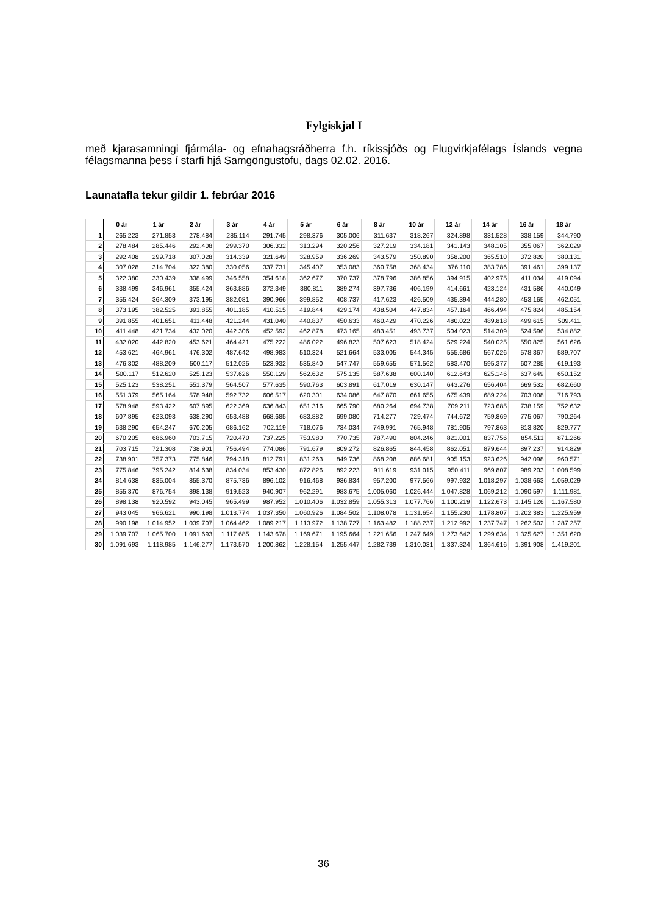Fylgiskjal I
með kjarasamningi fjármála- og efnahagsráðherra f.h. ríkissjóðs og Flugvirkjafélags Íslands vegna félagsmanna þess í starfi hjá Samgöngustofu, dags 02.02. 2016.
Launatafla tekur gildir 1. febrúar 2016
| | 0 ár | 1 ár | 2 ár | 3 ár | 4 ár | 5 ár | 6 ár | 8 ár | 10 ár | 12 ár | 14 ár | 16 ár | 18 ár |
| --- | --- | --- | --- | --- | --- | --- | --- | --- | --- | --- | --- | --- | --- |
| 1 | 265.223 | 271.853 | 278.484 | 285.114 | 291.745 | 298.376 | 305.006 | 311.637 | 318.267 | 324.898 | 331.528 | 338.159 | 344.790 |
| 2 | 278.484 | 285.446 | 292.408 | 299.370 | 306.332 | 313.294 | 320.256 | 327.219 | 334.181 | 341.143 | 348.105 | 355.067 | 362.029 |
| 3 | 292.408 | 299.718 | 307.028 | 314.339 | 321.649 | 328.959 | 336.269 | 343.579 | 350.890 | 358.200 | 365.510 | 372.820 | 380.131 |
| 4 | 307.028 | 314.704 | 322.380 | 330.056 | 337.731 | 345.407 | 353.083 | 360.758 | 368.434 | 376.110 | 383.786 | 391.461 | 399.137 |
| 5 | 322.380 | 330.439 | 338.499 | 346.558 | 354.618 | 362.677 | 370.737 | 378.796 | 386.856 | 394.915 | 402.975 | 411.034 | 419.094 |
| 6 | 338.499 | 346.961 | 355.424 | 363.886 | 372.349 | 380.811 | 389.274 | 397.736 | 406.199 | 414.661 | 423.124 | 431.586 | 440.049 |
| 7 | 355.424 | 364.309 | 373.195 | 382.081 | 390.966 | 399.852 | 408.737 | 417.623 | 426.509 | 435.394 | 444.280 | 453.165 | 462.051 |
| 8 | 373.195 | 382.525 | 391.855 | 401.185 | 410.515 | 419.844 | 429.174 | 438.504 | 447.834 | 457.164 | 466.494 | 475.824 | 485.154 |
| 9 | 391.855 | 401.651 | 411.448 | 421.244 | 431.040 | 440.837 | 450.633 | 460.429 | 470.226 | 480.022 | 489.818 | 499.615 | 509.411 |
| 10 | 411.448 | 421.734 | 432.020 | 442.306 | 452.592 | 462.878 | 473.165 | 483.451 | 493.737 | 504.023 | 514.309 | 524.596 | 534.882 |
| 11 | 432.020 | 442.820 | 453.621 | 464.421 | 475.222 | 486.022 | 496.823 | 507.623 | 518.424 | 529.224 | 540.025 | 550.825 | 561.626 |
| 12 | 453.621 | 464.961 | 476.302 | 487.642 | 498.983 | 510.324 | 521.664 | 533.005 | 544.345 | 555.686 | 567.026 | 578.367 | 589.707 |
| 13 | 476.302 | 488.209 | 500.117 | 512.025 | 523.932 | 535.840 | 547.747 | 559.655 | 571.562 | 583.470 | 595.377 | 607.285 | 619.193 |
| 14 | 500.117 | 512.620 | 525.123 | 537.626 | 550.129 | 562.632 | 575.135 | 587.638 | 600.140 | 612.643 | 625.146 | 637.649 | 650.152 |
| 15 | 525.123 | 538.251 | 551.379 | 564.507 | 577.635 | 590.763 | 603.891 | 617.019 | 630.147 | 643.276 | 656.404 | 669.532 | 682.660 |
| 16 | 551.379 | 565.164 | 578.948 | 592.732 | 606.517 | 620.301 | 634.086 | 647.870 | 661.655 | 675.439 | 689.224 | 703.008 | 716.793 |
| 17 | 578.948 | 593.422 | 607.895 | 622.369 | 636.843 | 651.316 | 665.790 | 680.264 | 694.738 | 709.211 | 723.685 | 738.159 | 752.632 |
| 18 | 607.895 | 623.093 | 638.290 | 653.488 | 668.685 | 683.882 | 699.080 | 714.277 | 729.474 | 744.672 | 759.869 | 775.067 | 790.264 |
| 19 | 638.290 | 654.247 | 670.205 | 686.162 | 702.119 | 718.076 | 734.034 | 749.991 | 765.948 | 781.905 | 797.863 | 813.820 | 829.777 |
| 20 | 670.205 | 686.960 | 703.715 | 720.470 | 737.225 | 753.980 | 770.735 | 787.490 | 804.246 | 821.001 | 837.756 | 854.511 | 871.266 |
| 21 | 703.715 | 721.308 | 738.901 | 756.494 | 774.086 | 791.679 | 809.272 | 826.865 | 844.458 | 862.051 | 879.644 | 897.237 | 914.829 |
| 22 | 738.901 | 757.373 | 775.846 | 794.318 | 812.791 | 831.263 | 849.736 | 868.208 | 886.681 | 905.153 | 923.626 | 942.098 | 960.571 |
| 23 | 775.846 | 795.242 | 814.638 | 834.034 | 853.430 | 872.826 | 892.223 | 911.619 | 931.015 | 950.411 | 969.807 | 989.203 | 1.008.599 |
| 24 | 814.638 | 835.004 | 855.370 | 875.736 | 896.102 | 916.468 | 936.834 | 957.200 | 977.566 | 997.932 | 1.018.297 | 1.038.663 | 1.059.029 |
| 25 | 855.370 | 876.754 | 898.138 | 919.523 | 940.907 | 962.291 | 983.675 | 1.005.060 | 1.026.444 | 1.047.828 | 1.069.212 | 1.090.597 | 1.111.981 |
| 26 | 898.138 | 920.592 | 943.045 | 965.499 | 987.952 | 1.010.406 | 1.032.859 | 1.055.313 | 1.077.766 | 1.100.219 | 1.122.673 | 1.145.126 | 1.167.580 |
| 27 | 943.045 | 966.621 | 990.198 | 1.013.774 | 1.037.350 | 1.060.926 | 1.084.502 | 1.108.078 | 1.131.654 | 1.155.230 | 1.178.807 | 1.202.383 | 1.225.959 |
| 28 | 990.198 | 1.014.952 | 1.039.707 | 1.064.462 | 1.089.217 | 1.113.972 | 1.138.727 | 1.163.482 | 1.188.237 | 1.212.992 | 1.237.747 | 1.262.502 | 1.287.257 |
| 29 | 1.039.707 | 1.065.700 | 1.091.693 | 1.117.685 | 1.143.678 | 1.169.671 | 1.195.664 | 1.221.656 | 1.247.649 | 1.273.642 | 1.299.634 | 1.325.627 | 1.351.620 |
| 30 | 1.091.693 | 1.118.985 | 1.146.277 | 1.173.570 | 1.200.862 | 1.228.154 | 1.255.447 | 1.282.739 | 1.310.031 | 1.337.324 | 1.364.616 | 1.391.908 | 1.419.201 |
36